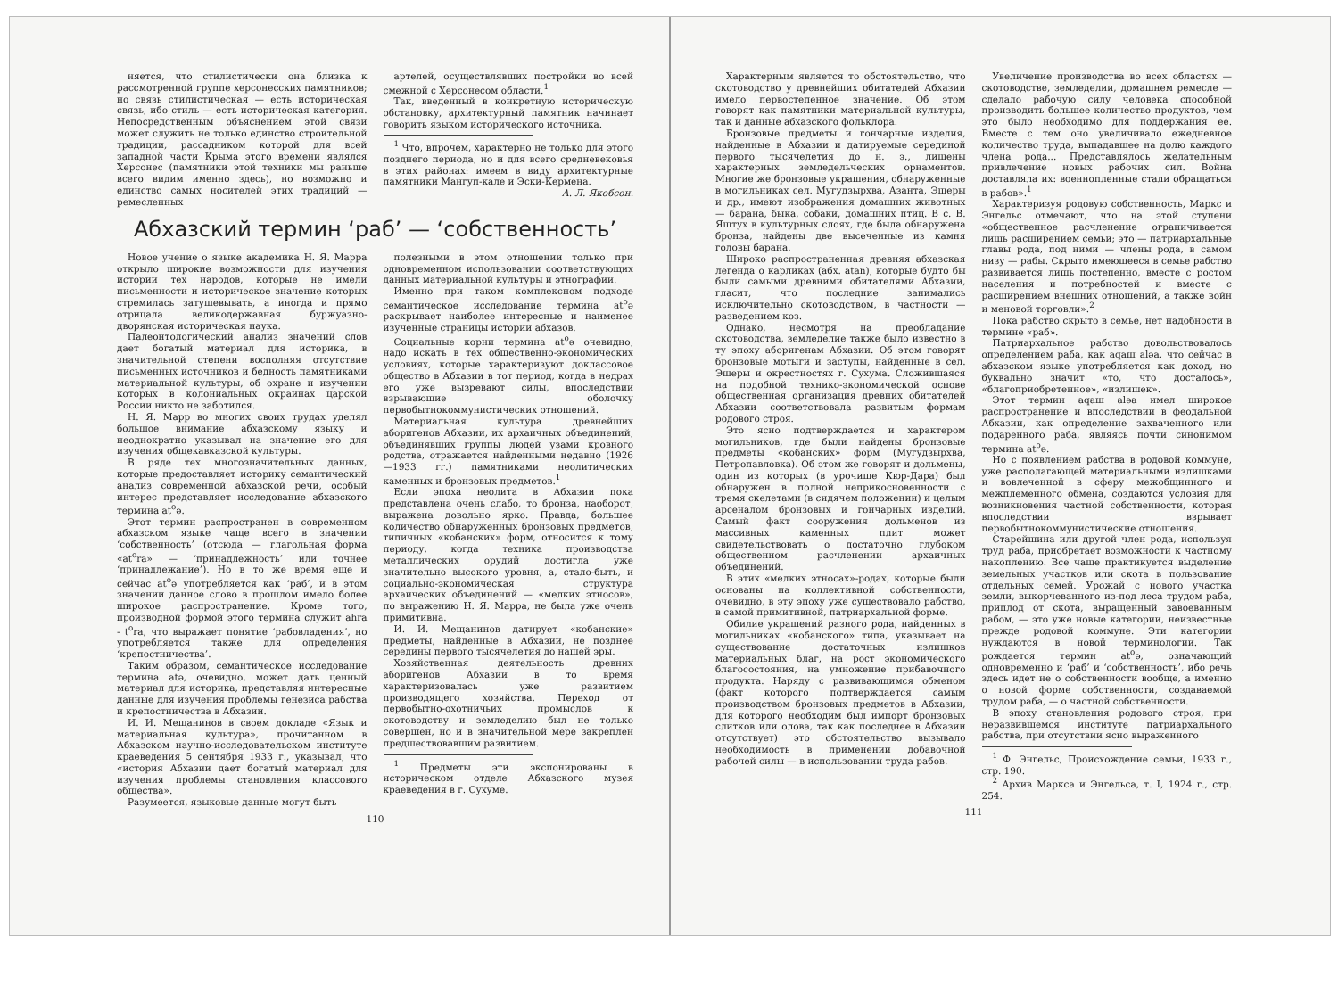няется, что стилистически она близка к рассмотренной группе херсонесских памятников; но связь стилистическая — есть историческая связь, ибо стиль — есть историческая категория. Непосредственным объяснением этой связи может служить не только единство строительной традиции, рассадником которой для всей западной части Крыма этого времени являлся Херсонес (памятники этой техники мы раньше всего видим именно здесь), но возможно и единство самых носителей этих традиций — ремесленных
артелей, осуществлявших постройки во всей смежной с Херсонесом области.<sup>1</sup>
Так, введенный в конкретную историческую обстановку, архитектурный памятник начинает говорить языком исторического источника.
<sup>1</sup> Что, впрочем, характерно не только для этого позднего периода, но и для всего средневековья в этих районах: имеем в виду архитектурные памятники Мангуп-кале и Эски-Кермена.
А. Л. Якобсон.
Абхазский термин ‘раб’ — ‘собственность’
Новое учение о языке академика Н. Я. Марра открыло широкие возможности для изучения истории тех народов, которые не имели письменности и историческое значение которых стремилась затушевывать, а иногда и прямо отрицала великодержавная буржуазно-дворянская историческая наука.
Палеонтологический анализ значений слов дает богатый материал для историка, в значительной степени восполняя отсутствие письменных источников и бедность памятниками материальной культуры, об охране и изучении которых в колониальных окраинах царской России никто не заботился.
Н. Я. Марр во многих своих трудах уделял большое внимание абхазскому языку и неоднократно указывал на значение его для изучения общекавказской культуры.
В ряде тех многозначительных данных, которые предоставляет историку семантический анализ современной абхазской речи, особый интерес представляет исследование абхазского термина at<sup>o</sup>ə.
Этот термин распространен в современном абхазском языке чаще всего в значении ‘собственность’ (отсюда — глагольная форма «at<sup>o</sup>ra» — ‘принадлежность’ или точнее ‘принадлежание’). Но в то же время еще и сейчас at<sup>o</sup>ə употребляется как ‘раб’, и в этом значении данное слово в прошлом имело более широкое распространение. Кроме того, производной формой этого термина служит ahra - t<sup>o</sup>ra, что выражает понятие ‘рабовладения’, но употребляется также для определения ‘крепостничества’.
Таким образом, семантическое исследование термина atə, очевидно, может дать ценный материал для историка, представляя интересные данные для изучения проблемы генезиса рабства и крепостничества в Абхазии.
И. И. Мещанинов в своем докладе «Язык и материальная культура», прочитанном в Абхазском научно-исследовательском институте краеведения 5 сентября 1933 г., указывал, что «история Абхазии дает богатый материал для изучения проблемы становления классового общества».
Разумеется, языковые данные могут быть
полезными в этом отношении только при одновременном использовании соответствующих данных материальной культуры и этнографии.
Именно при таком комплексном подходе семантическое исследование термина at<sup>o</sup>ə раскрывает наиболее интересные и наименее изученные страницы истории абхазов.
Социальные корни термина at<sup>o</sup>ə очевидно, надо искать в тех общественно-экономических условиях, которые характеризуют доклассовое общество в Абхазии в тот период, когда в недрах его уже вызревают силы, впоследствии взрывающие оболочку первобытнокоммунистических отношений.
Материальная культура древнейших аборигенов Абхазии, их архаичных объединений, объединявших группы людей узами кровного родства, отражается найденными недавно (1926—1933 гг.) памятниками неолитических каменных и бронзовых предметов.<sup>1</sup>
Если эпоха неолита в Абхазии пока представлена очень слабо, то бронза, наоборот, выражена довольно ярко. Правда, большее количество обнаруженных бронзовых предметов, типичных «кобанских» форм, относится к тому периоду, когда техника производства металлических орудий достигла уже значительно высокого уровня, а, стало-быть, и социально-экономическая структура архаических объединений — «мелких этносов», по выражению Н. Я. Марра, не была уже очень примитивна.
И. И. Мещанинов датирует «кобанские» предметы, найденные в Абхазии, не позднее середины первого тысячелетия до нашей эры.
Хозяйственная деятельность древних аборигенов Абхазии в то время характеризовалась уже развитием производящего хозяйства. Переход от первобытно-охотничьих промыслов к скотоводству и земледелию был не только совершен, но и в значительной мере закреплен предшествовавшим развитием.
<sup>1</sup> Предметы эти экспонированы в историческом отделе Абхазского музея краеведения в г. Сухуме.
110
Характерным является то обстоятельство, что скотоводство у древнейших обитателей Абхазии имело первостепенное значение. Об этом говорят как памятники материальной культуры, так и данные абхазского фольклора.
Бронзовые предметы и гончарные изделия, найденные в Абхазии и датируемые серединой первого тысячелетия до н. э., лишены характерных земледельческих орнаментов. Многие же бронзовые украшения, обнаруженные в могильниках сел. Мугудзырхва, Азанта, Эшеры и др., имеют изображения домашних животных — барана, быка, собаки, домашних птиц. В с. В. Яштух в культурных слоях, где была обнаружена бронза, найдены две высеченные из камня головы барана.
Широко распространенная древняя абхазская легенда о карликах (абх. atan), которые будто бы были самыми древними обитателями Абхазии, гласит, что последние занимались исключительно скотоводством, в частности — разведением коз.
Однако, несмотря на преобладание скотоводства, земледелие также было известно в ту эпоху аборигенам Абхазии. Об этом говорят бронзовые мотыги и заступы, найденные в сел. Эшеры и окрестностях г. Сухума. Сложившаяся на подобной технико-экономической основе общественная организация древних обитателей Абхазии соответствовала развитым формам родового строя.
Это ясно подтверждается и характером могильников, где были найдены бронзовые предметы «кобанских» форм (Мугудзырхва, Петропавловка). Об этом же говорят и дольмены, один из которых (в урочище Кюр-Дара) был обнаружен в полной неприкосновенности с тремя скелетами (в сидячем положении) и целым арсеналом бронзовых и гончарных изделий. Самый факт сооружения дольменов из массивных каменных плит может свидетельствовать о достаточно глубоком общественном расчленении архаичных объединений.
В этих «мелких этносах»-родах, которые были основаны на коллективной собственности, очевидно, в эту эпоху уже существовало рабство, в самой примитивной, патриархальной форме.
Обилие украшений разного рода, найденных в могильниках «кобанского» типа, указывает на существование достаточных излишков материальных благ, на рост экономического благосостояния, на умножение прибавочного продукта. Наряду с развивающимся обменом (факт которого подтверждается самым производством бронзовых предметов в Абхазии, для которого необходим был импорт бронзовых слитков или олова, так как последнее в Абхазии отсутствует) это обстоятельство вызывало необходимость в применении добавочной рабочей силы — в использовании труда рабов.
Увеличение производства во всех областях — скотоводстве, земледелии, домашнем ремесле — сделало рабочую силу человека способной производить большее количество продуктов, чем это было необходимо для поддержания ее. Вместе с тем оно увеличивало ежедневное количество труда, выпадавшее на долю каждого члена рода... Представлялось желательным привлечение новых рабочих сил. Война доставляла их: военнопленные стали обращаться в рабов».<sup>1</sup>
Характеризуя родовую собственность, Маркс и Энгельс отмечают, что на этой ступени «общественное расчленение ограничивается лишь расширением семьи; это — патриархальные главы рода, под ними — члены рода, в самом низу — рабы. Скрыто имеющееся в семье рабство развивается лишь постепенно, вместе с ростом населения и потребностей и вместе с расширением внешних отношений, а также войн и меновой торговли».<sup>2</sup>
Пока рабство скрыто в семье, нет надобности в термине «раб».
Патриархальное рабство довольствовалось определением раба, как aqaш aləa, что сейчас в абхазском языке употребляется как доход, но буквально значит «то, что досталось», «благоприобретенное», «излишек».
Этот термин aqaш aləa имел широкое распространение и впоследствии в феодальной Абхазии, как определение захваченного или подаренного раба, являясь почти синонимом термина at<sup>o</sup>ə.
Но с появлением рабства в родовой коммуне, уже располагающей материальными излишками и вовлеченной в сферу межобщинного и межплеменного обмена, создаются условия для возникновения частной собственности, которая впоследствии взрывает первобытнокоммунистические отношения.
Старейшина или другой член рода, используя труд раба, приобретает возможности к частному накоплению. Все чаще практикуется выделение земельных участков или скота в пользование отдельных семей. Урожай с нового участка земли, выкорчеванного из-под леса трудом раба, приплод от скота, выращенный завоеванным рабом, — это уже новые категории, неизвестные прежде родовой коммуне. Эти категории нуждаются в новой терминологии. Так рождается термин at<sup>o</sup>ə, означающий одновременно и ‘раб’ и ‘собственность’, ибо речь здесь идет не о собственности вообще, а именно о новой форме собственности, создаваемой трудом раба, — о частной собственности.
В эпоху становления родового строя, при неразвившемся институте патриархального рабства, при отсутствии ясно выраженного
<sup>1</sup> Ф. Энгельс, Происхождение семьи, 1933 г., стр. 190.
<sup>2</sup> Архив Маркса и Энгельса, т. I, 1924 г., стр. 254.
111